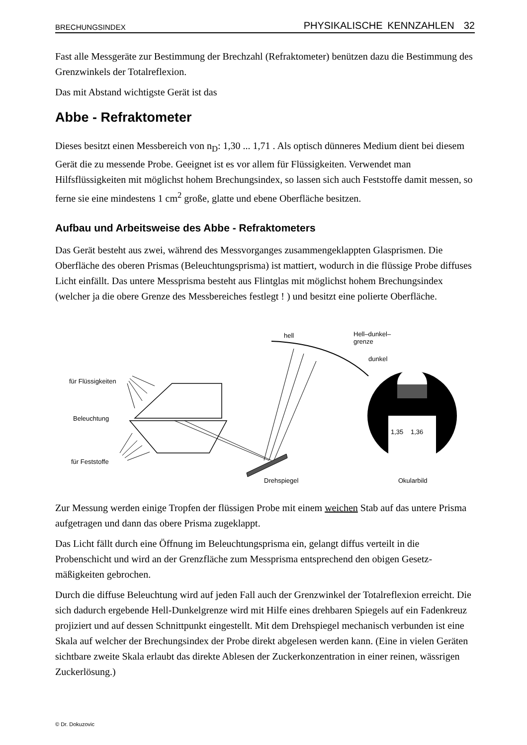BRECHUNGSINDEX PHYSIKALISCHE KENNZAHLEN 32
Fast alle Messgeräte zur Bestimmung der Brechzahl (Refraktometer) benützen dazu die Bestimmung des Grenzwinkels der Totalreflexion.
Das mit Abstand wichtigste Gerät ist das
Abbe - Refraktometer
Dieses besitzt einen Messbereich von n<sub>D</sub>: 1,30 ... 1,71 . Als optisch dünneres Medium dient bei diesem Gerät die zu messende Probe. Geeignet ist es vor allem für Flüssigkeiten. Verwendet man Hilfsflüssigkeiten mit möglichst hohem Brechungsindex, so lassen sich auch Feststoffe damit messen, so ferne sie eine mindestens 1 cm<sup>2</sup> große, glatte und ebene Oberfläche besitzen.
Aufbau und Arbeitsweise des Abbe - Refraktometers
Das Gerät besteht aus zwei, während des Messvorganges zusammengeklappten Glasprismen. Die Oberfläche des oberen Prismas (Beleuchtungsprisma) ist mattiert, wodurch in die flüssige Probe diffuses Licht einfällt. Das untere Messprisma besteht aus Flintglas mit möglichst hohem Brechungsindex (welcher ja die obere Grenze des Messbereiches festlegt ! ) und besitzt eine polierte Oberfläche.
für Flüssigkeiten
Beleuchtung
für Feststoffe
Drehspiegel
hell
Hell–dunkel–
grenze
dunkel
1,35
1,36
Okularbild
Zur Messung werden einige Tropfen der flüssigen Probe mit einem weichen Stab auf das untere Prisma aufgetragen und dann das obere Prisma zugeklappt.
Das Licht fällt durch eine Öffnung im Beleuchtungsprisma ein, gelangt diffus verteilt in die Probenschicht und wird an der Grenzfläche zum Messprisma entsprechend den obigen Gesetz-mäßigkeiten gebrochen.
Durch die diffuse Beleuchtung wird auf jeden Fall auch der Grenzwinkel der Totalreflexion erreicht. Die sich dadurch ergebende Hell-Dunkelgrenze wird mit Hilfe eines drehbaren Spiegels auf ein Fadenkreuz projiziert und auf dessen Schnittpunkt eingestellt. Mit dem Drehspiegel mechanisch verbunden ist eine Skala auf welcher der Brechungsindex der Probe direkt abgelesen werden kann. (Eine in vielen Geräten sichtbare zweite Skala erlaubt das direkte Ablesen der Zuckerkonzentration in einer reinen, wässrigen Zuckerlösung.)
© Dr. Dokuzovic